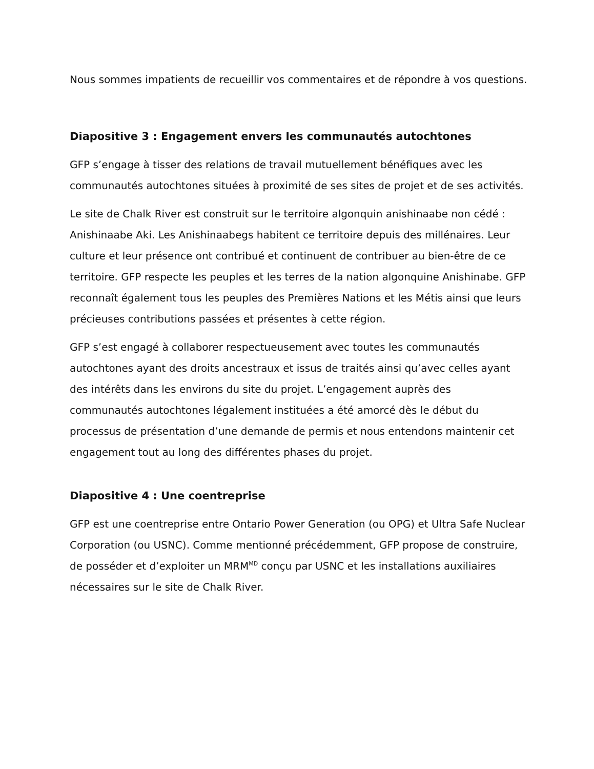Nous sommes impatients de recueillir vos commentaires et de répondre à vos questions.
Diapositive 3 : Engagement envers les communautés autochtones
GFP s’engage à tisser des relations de travail mutuellement bénéfiques avec les communautés autochtones situées à proximité de ses sites de projet et de ses activités.
Le site de Chalk River est construit sur le territoire algonquin anishinaabe non cédé : Anishinaabe Aki. Les Anishinaabegs habitent ce territoire depuis des millénaires. Leur culture et leur présence ont contribué et continuent de contribuer au bien-être de ce territoire. GFP respecte les peuples et les terres de la nation algonquine Anishinabe. GFP reconnaît également tous les peuples des Premières Nations et les Métis ainsi que leurs précieuses contributions passées et présentes à cette région.
GFP s’est engagé à collaborer respectueusement avec toutes les communautés autochtones ayant des droits ancestraux et issus de traités ainsi qu’avec celles ayant des intérêts dans les environs du site du projet. L’engagement auprès des communautés autochtones légalement instituées a été amorcé dès le début du processus de présentation d’une demande de permis et nous entendons maintenir cet engagement tout au long des différentes phases du projet.
Diapositive 4 : Une coentreprise
GFP est une coentreprise entre Ontario Power Generation (ou OPG) et Ultra Safe Nuclear Corporation (ou USNC). Comme mentionné précédemment, GFP propose de construire, de posséder et d’exploiter un MRM<sup>MD</sup> conçu par USNC et les installations auxiliaires nécessaires sur le site de Chalk River.